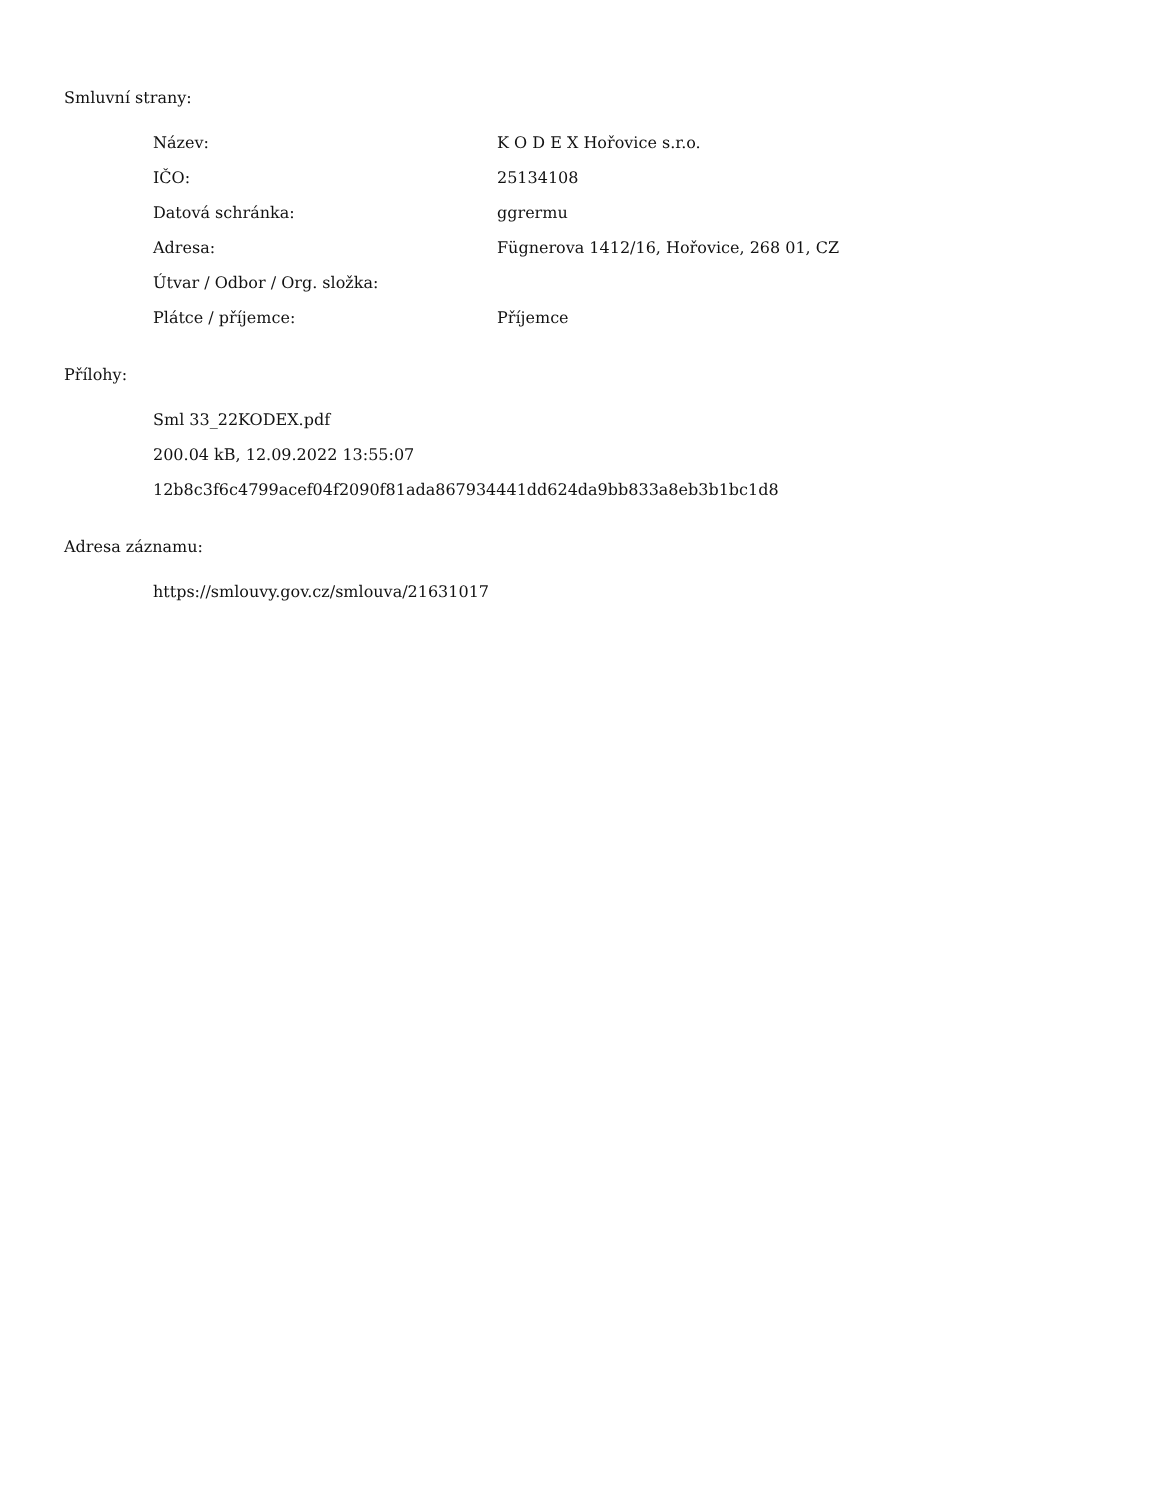Smluvní strany:
| Název: | K O D E X Hořovice s.r.o. |
| IČO: | 25134108 |
| Datová schránka: | ggrermu |
| Adresa: | Fügnerova 1412/16, Hořovice, 268 01, CZ |
| Útvar / Odbor / Org. složka: | |
| Plátce / příjemce: | Příjemce |
Přílohy:
Sml 33_22KODEX.pdf
200.04 kB, 12.09.2022 13:55:07
12b8c3f6c4799acef04f2090f81ada867934441dd624da9bb833a8eb3b1bc1d8
Adresa záznamu:
https://smlouvy.gov.cz/smlouva/21631017